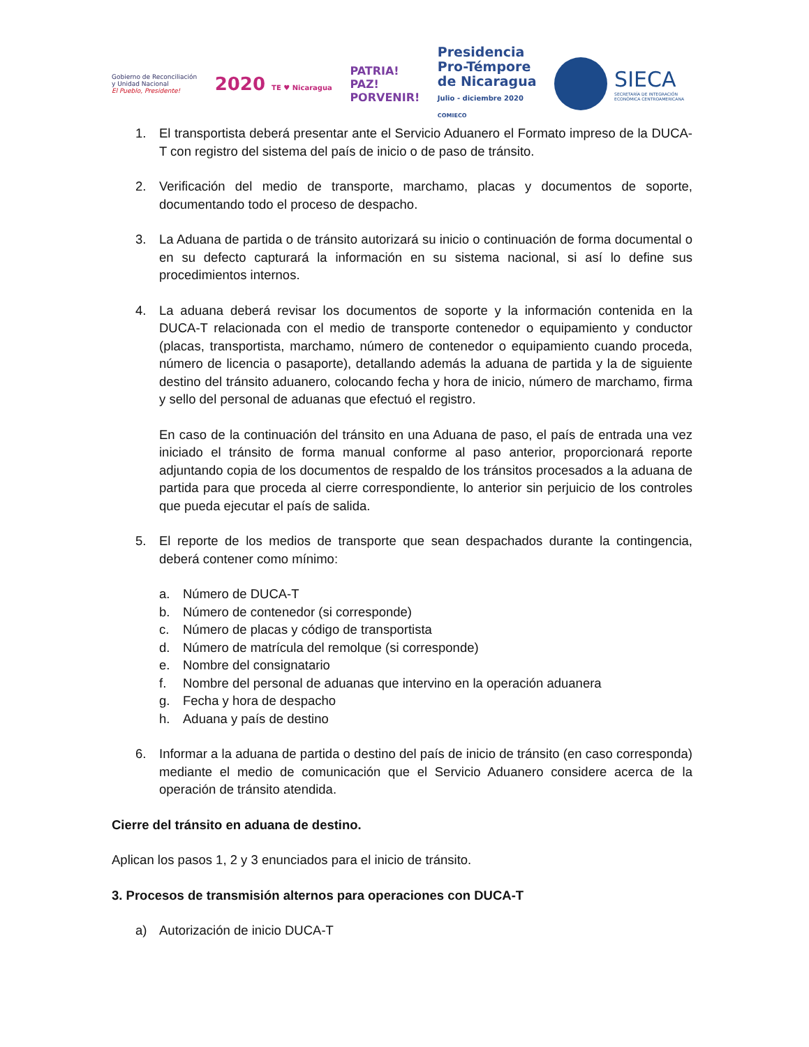Gobierno de Reconciliación
y Unidad Nacional
El Pueblo, Presidente!
2020 TE ♥ Nicaragua
PATRIA!
PAZ!
PORVENIR!
Presidencia
Pro-Témpore
de Nicaragua
Julio - diciembre 2020
COMIECO
SIECA
SECRETARÍA DE INTEGRACIÓN
ECONÓMICA CENTROAMERICANA
1. El transportista deberá presentar ante el Servicio Aduanero el Formato impreso de la DUCA-T con registro del sistema del país de inicio o de paso de tránsito.
2. Verificación del medio de transporte, marchamo, placas y documentos de soporte, documentando todo el proceso de despacho.
3. La Aduana de partida o de tránsito autorizará su inicio o continuación de forma documental o en su defecto capturará la información en su sistema nacional, si así lo define sus procedimientos internos.
4. La aduana deberá revisar los documentos de soporte y la información contenida en la DUCA-T relacionada con el medio de transporte contenedor o equipamiento y conductor (placas, transportista, marchamo, número de contenedor o equipamiento cuando proceda, número de licencia o pasaporte), detallando además la aduana de partida y la de siguiente destino del tránsito aduanero, colocando fecha y hora de inicio, número de marchamo, firma y sello del personal de aduanas que efectuó el registro.
En caso de la continuación del tránsito en una Aduana de paso, el país de entrada una vez iniciado el tránsito de forma manual conforme al paso anterior, proporcionará reporte adjuntando copia de los documentos de respaldo de los tránsitos procesados a la aduana de partida para que proceda al cierre correspondiente, lo anterior sin perjuicio de los controles que pueda ejecutar el país de salida.
5. El reporte de los medios de transporte que sean despachados durante la contingencia, deberá contener como mínimo:
a. Número de DUCA-T
b. Número de contenedor (si corresponde)
c. Número de placas y código de transportista
d. Número de matrícula del remolque (si corresponde)
e. Nombre del consignatario
f. Nombre del personal de aduanas que intervino en la operación aduanera
g. Fecha y hora de despacho
h. Aduana y país de destino
6. Informar a la aduana de partida o destino del país de inicio de tránsito (en caso corresponda) mediante el medio de comunicación que el Servicio Aduanero considere acerca de la operación de tránsito atendida.
Cierre del tránsito en aduana de destino.
Aplican los pasos 1, 2 y 3 enunciados para el inicio de tránsito.
3. Procesos de transmisión alternos para operaciones con DUCA-T
a) Autorización de inicio DUCA-T